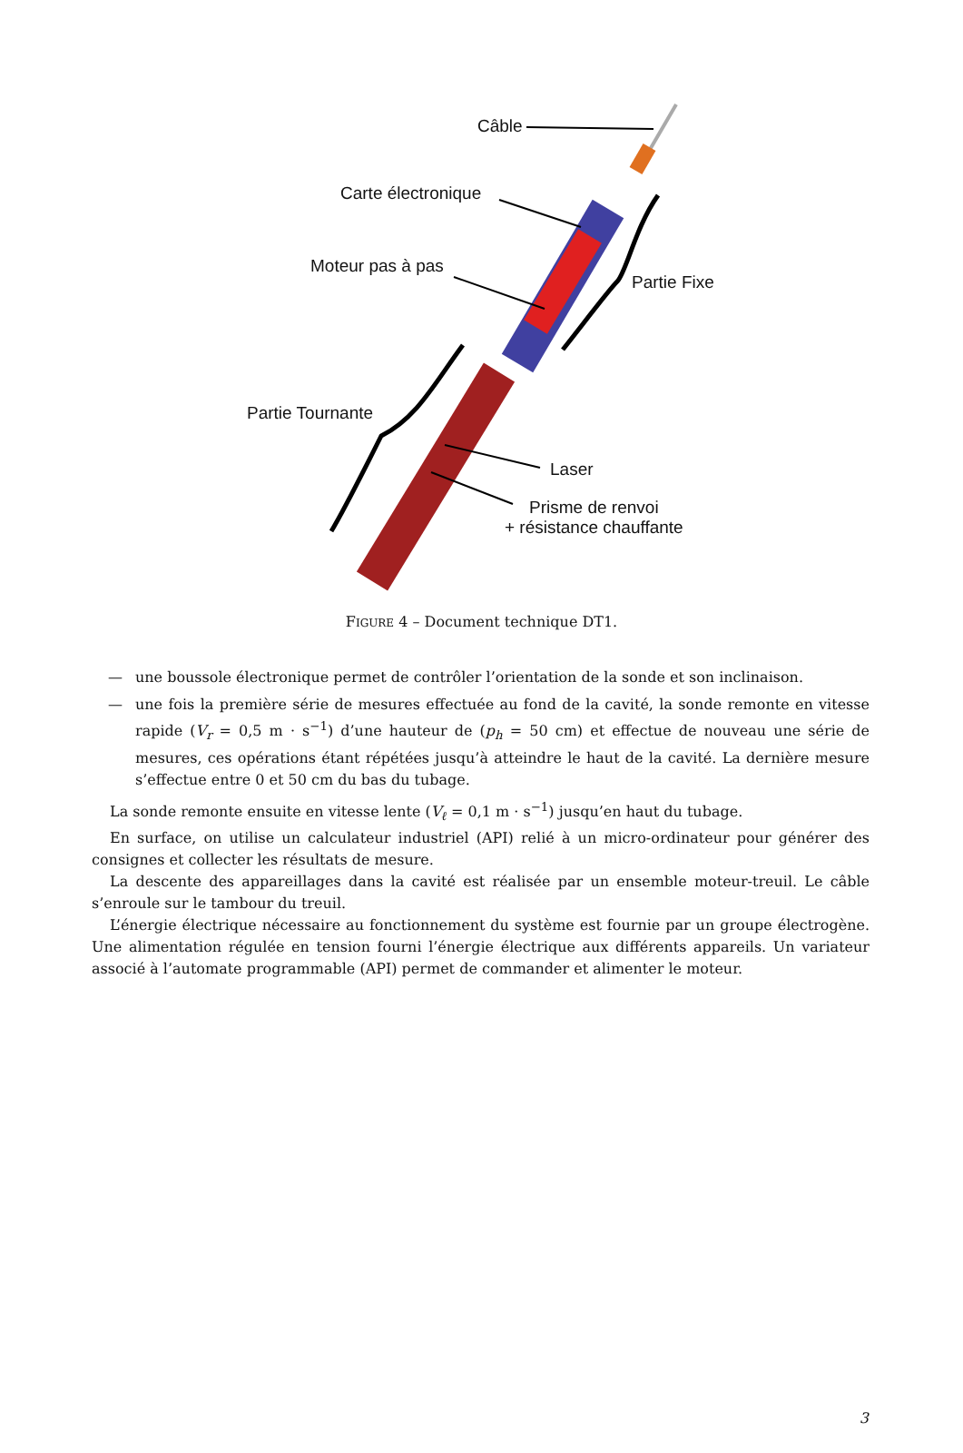Câble
Carte électronique
Moteur pas à pas
Partie Fixe
Partie Tournante
Laser
Prisme de renvoi
+ résistance chauffante
FIGURE 4 – Document technique DT1.
— une boussole électronique permet de contrôler l’orientation de la sonde et son inclinaison.
— une fois la première série de mesures effectuée au fond de la cavité, la sonde remonte en vitesse rapide (V<sub>r</sub> = 0,5 m · s<sup>−1</sup>) d’une hauteur de (p<sub>h</sub> = 50 cm) et effectue de nouveau une série de mesures, ces opérations étant répétées jusqu’à atteindre le haut de la cavité. La dernière mesure s’effectue entre 0 et 50 cm du bas du tubage.
La sonde remonte ensuite en vitesse lente (V<sub>ℓ</sub> = 0,1 m · s<sup>−1</sup>) jusqu’en haut du tubage.
En surface, on utilise un calculateur industriel (API) relié à un micro-ordinateur pour générer des consignes et collecter les résultats de mesure.
La descente des appareillages dans la cavité est réalisée par un ensemble moteur-treuil. Le câble s’enroule sur le tambour du treuil.
L’énergie électrique nécessaire au fonctionnement du système est fournie par un groupe électrogène. Une alimentation régulée en tension fourni l’énergie électrique aux différents appareils. Un variateur associé à l’automate programmable (API) permet de commander et alimenter le moteur.
3